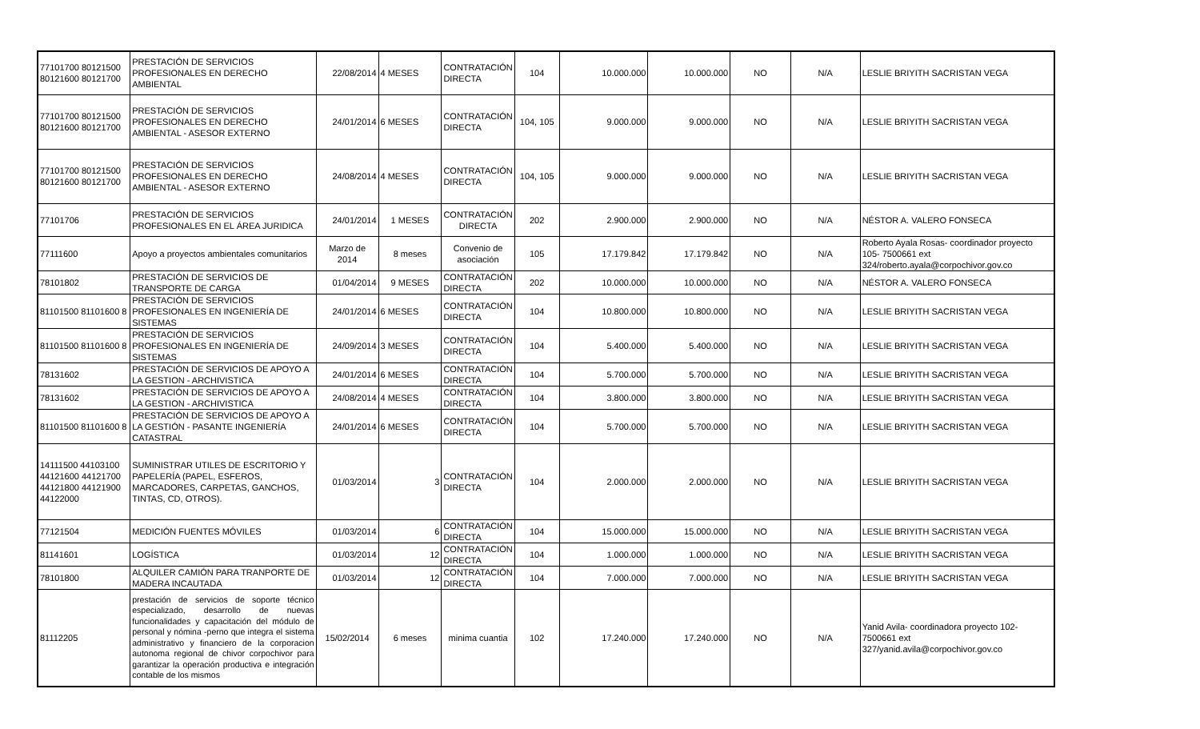| 77101700 80121500 80121600 80121700 | PRESTACIÓN DE SERVICIOS PROFESIONALES EN DERECHO AMBIENTAL | 22/08/2014 | 4 MESES | CONTRATACIÓN DIRECTA | 104 | 10.000.000 | 10.000.000 | NO | N/A | LESLIE BRIYITH SACRISTAN VEGA |
| 77101700 80121500 80121600 80121700 | PRESTACIÓN DE SERVICIOS PROFESIONALES EN DERECHO AMBIENTAL - ASESOR EXTERNO | 24/01/2014 | 6 MESES | CONTRATACIÓN DIRECTA | 104, 105 | 9.000.000 | 9.000.000 | NO | N/A | LESLIE BRIYITH SACRISTAN VEGA |
| 77101700 80121500 80121600 80121700 | PRESTACIÓN DE SERVICIOS PROFESIONALES EN DERECHO AMBIENTAL - ASESOR EXTERNO | 24/08/2014 | 4 MESES | CONTRATACIÓN DIRECTA | 104, 105 | 9.000.000 | 9.000.000 | NO | N/A | LESLIE BRIYITH SACRISTAN VEGA |
| 77101706 | PRESTACIÓN DE SERVICIOS PROFESIONALES EN EL ÁREA JURIDICA | 24/01/2014 | 1 MESES | CONTRATACIÓN DIRECTA | 202 | 2.900.000 | 2.900.000 | NO | N/A | NÉSTOR A. VALERO FONSECA |
| 77111600 | Apoyo a proyectos ambientales comunitarios | Marzo de 2014 | 8 meses | Convenio de asociación | 105 | 17.179.842 | 17.179.842 | NO | N/A | Roberto Ayala Rosas- coordinador proyecto 105- 7500661 ext 324/roberto.ayala@corpochivor.gov.co |
| 78101802 | PRESTACIÓN DE SERVICIOS DE TRANSPORTE DE CARGA | 01/04/2014 | 9 MESES | CONTRATACIÓN DIRECTA | 202 | 10.000.000 | 10.000.000 | NO | N/A | NÉSTOR A. VALERO FONSECA |
| 81101500 81101600 8 | PRESTACIÓN DE SERVICIOS PROFESIONALES EN INGENIERÍA DE SISTEMAS | 24/01/2014 | 6 MESES | CONTRATACIÓN DIRECTA | 104 | 10.800.000 | 10.800.000 | NO | N/A | LESLIE BRIYITH SACRISTAN VEGA |
| 81101500 81101600 8 | PRESTACIÓN DE SERVICIOS PROFESIONALES EN INGENIERÍA DE SISTEMAS | 24/09/2014 | 3 MESES | CONTRATACIÓN DIRECTA | 104 | 5.400.000 | 5.400.000 | NO | N/A | LESLIE BRIYITH SACRISTAN VEGA |
| 78131602 | PRESTACIÓN DE SERVICIOS DE APOYO A LA GESTION - ARCHIVISTICA | 24/01/2014 | 6 MESES | CONTRATACIÓN DIRECTA | 104 | 5.700.000 | 5.700.000 | NO | N/A | LESLIE BRIYITH SACRISTAN VEGA |
| 78131602 | PRESTACIÓN DE SERVICIOS DE APOYO A LA GESTION - ARCHIVISTICA | 24/08/2014 | 4 MESES | CONTRATACIÓN DIRECTA | 104 | 3.800.000 | 3.800.000 | NO | N/A | LESLIE BRIYITH SACRISTAN VEGA |
| 81101500 81101600 8 | PRESTACIÓN DE SERVICIOS DE APOYO A LA GESTIÓN - PASANTE INGENIERÍA CATASTRAL | 24/01/2014 | 6 MESES | CONTRATACIÓN DIRECTA | 104 | 5.700.000 | 5.700.000 | NO | N/A | LESLIE BRIYITH SACRISTAN VEGA |
| 14111500 44103100 44121600 44121700 44121800 44121900 44122000 | SUMINISTRAR UTILES DE ESCRITORIO Y PAPELERÍA (PAPEL, ESFEROS, MARCADORES, CARPETAS, GANCHOS, TINTAS, CD, OTROS). | 01/03/2014 | 3 | CONTRATACIÓN DIRECTA | 104 | 2.000.000 | 2.000.000 | NO | N/A | LESLIE BRIYITH SACRISTAN VEGA |
| 77121504 | MEDICIÓN FUENTES MÓVILES | 01/03/2014 | 6 | CONTRATACIÓN DIRECTA | 104 | 15.000.000 | 15.000.000 | NO | N/A | LESLIE BRIYITH SACRISTAN VEGA |
| 81141601 | LOGÍSTICA | 01/03/2014 | 12 | CONTRATACIÓN DIRECTA | 104 | 1.000.000 | 1.000.000 | NO | N/A | LESLIE BRIYITH SACRISTAN VEGA |
| 78101800 | ALQUILER CAMIÓN PARA TRANPORTE DE MADERA INCAUTADA | 01/03/2014 | 12 | CONTRATACIÓN DIRECTA | 104 | 7.000.000 | 7.000.000 | NO | N/A | LESLIE BRIYITH SACRISTAN VEGA |
| 81112205 | prestación de servicios de soporte técnico especializado, desarrollo de nuevas funcionalidades y capacitación del módulo de personal y nómina -perno que integra el sistema administrativo y financiero de la corporacion autonoma regional de chivor corpochivor para garantizar la operación productiva e integración contable de los mismos | 15/02/2014 | 6 meses | minima cuantia | 102 | 17.240.000 | 17.240.000 | NO | N/A | Yanid Avila- coordinadora proyecto 102- 7500661 ext 327/yanid.avila@corpochivor.gov.co |